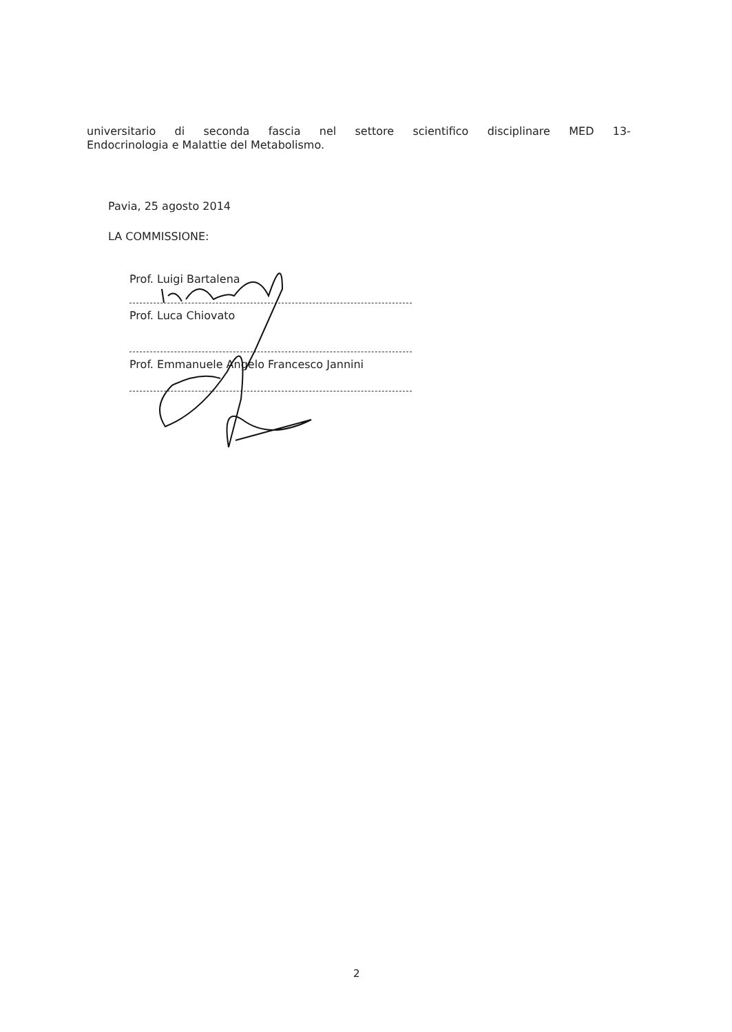universitario di seconda fascia nel settore scientifico disciplinare MED 13-
Endocrinologia e Malattie del Metabolismo.
Pavia, 25 agosto 2014
LA COMMISSIONE:
Prof. Luigi Bartalena
Prof. Luca Chiovato
Prof. Emmanuele Angelo Francesco Jannini
2